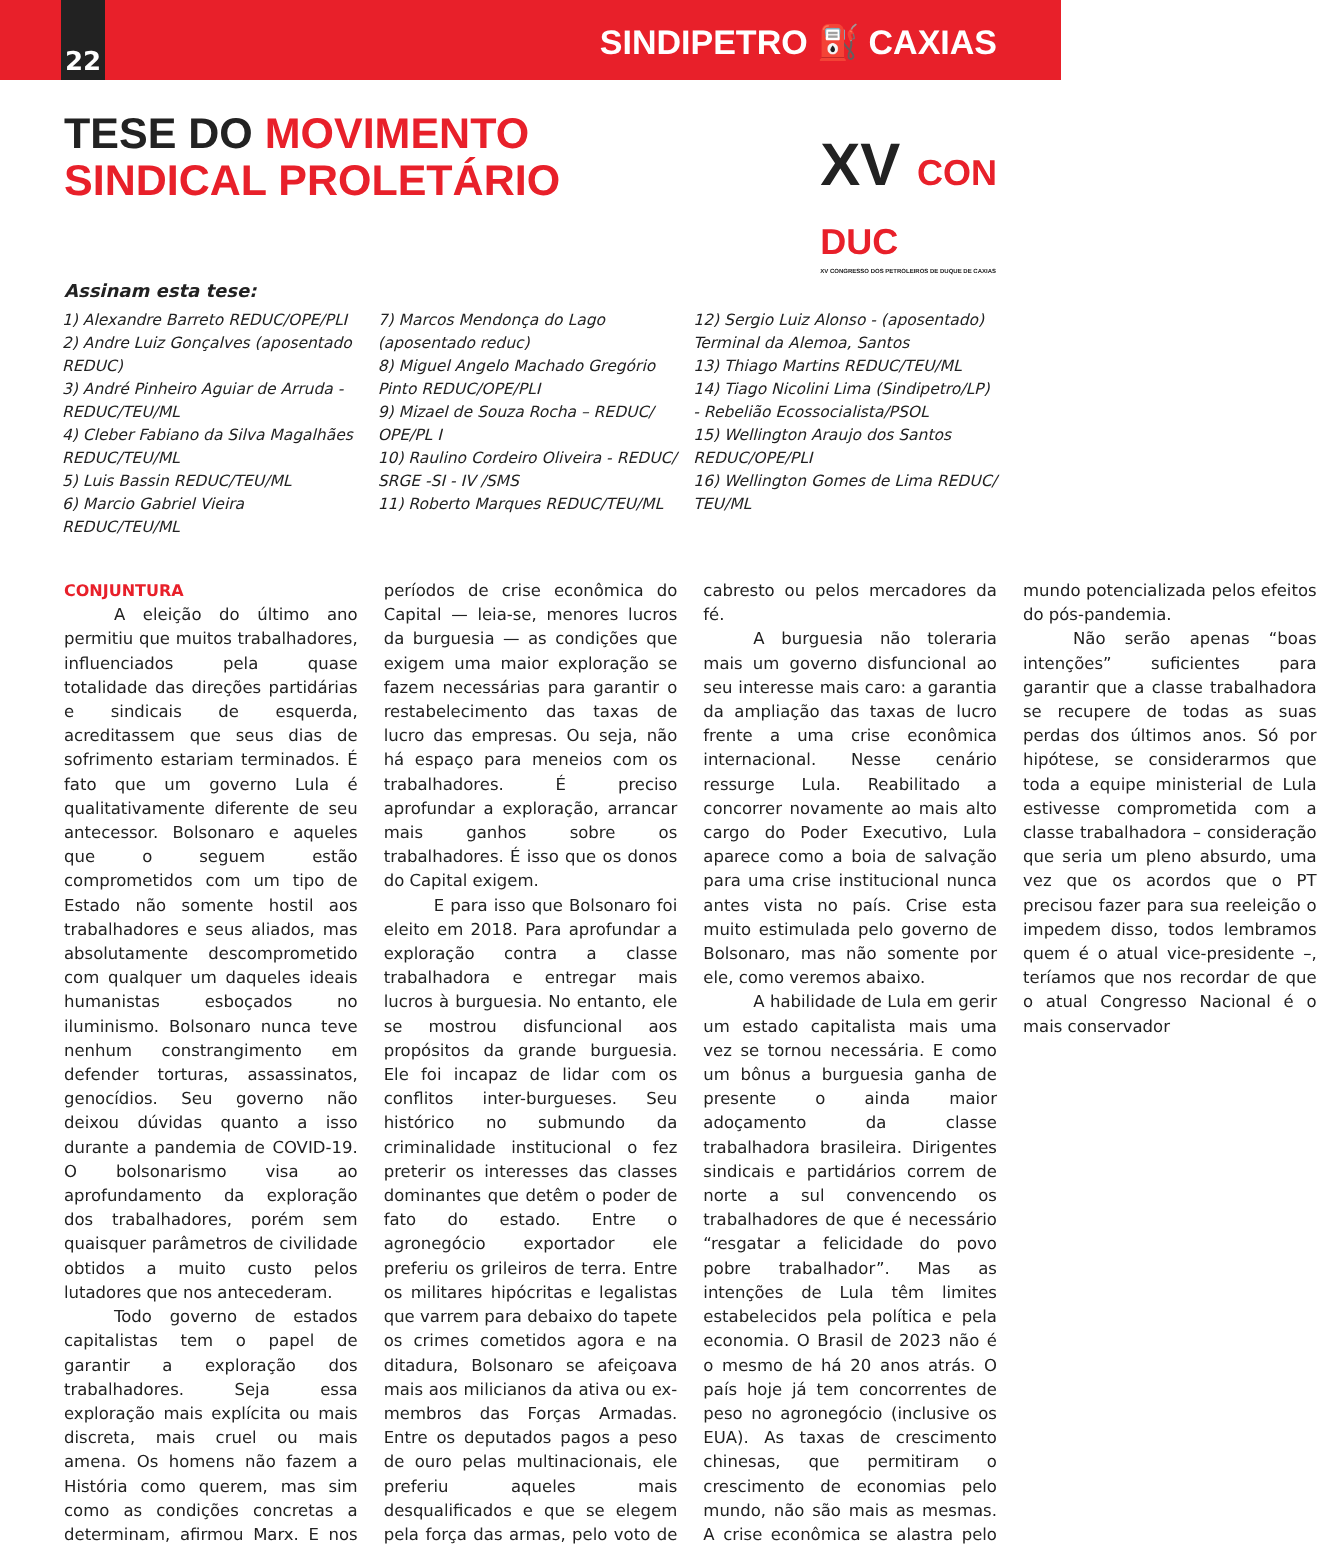22
SINDIPETRO ⛽ CAXIAS
TESE DO MOVIMENTO
SINDICAL PROLETÁRIO
XV CON
DUC
XV CONGRESSO DOS PETROLEIROS DE DUQUE DE CAXIAS
Assinam esta tese:
1) Alexandre Barreto REDUC/OPE/PLI
2) Andre Luiz Gonçalves (aposentado REDUC)
3) André Pinheiro Aguiar de Arruda - REDUC/TEU/ML
4) Cleber Fabiano da Silva Magalhães REDUC/TEU/ML
5) Luis Bassin REDUC/TEU/ML
6) Marcio Gabriel Vieira REDUC/TEU/ML
7) Marcos Mendonça do Lago (aposentado reduc)
8) Miguel Angelo Machado Gregório Pinto REDUC/OPE/PLI
9) Mizael de Souza Rocha – REDUC/ OPE/PL I
10) Raulino Cordeiro Oliveira - REDUC/ SRGE -SI - IV /SMS
11) Roberto Marques REDUC/TEU/ML
12) Sergio Luiz Alonso - (aposentado) Terminal da Alemoa, Santos
13) Thiago Martins REDUC/TEU/ML
14) Tiago Nicolini Lima (Sindipetro/LP) - Rebelião Ecossocialista/PSOL
15) Wellington Araujo dos Santos REDUC/OPE/PLI
16) Wellington Gomes de Lima REDUC/ TEU/ML
CONJUNTURA
A eleição do último ano permitiu que muitos trabalhadores, influenciados pela quase totalidade das direções partidárias e sindicais de esquerda, acreditassem que seus dias de sofrimento estariam terminados. É fato que um governo Lula é qualitativamente diferente de seu antecessor. Bolsonaro e aqueles que o seguem estão comprometidos com um tipo de Estado não somente hostil aos trabalhadores e seus aliados, mas absolutamente descomprometido com qualquer um daqueles ideais humanistas esboçados no iluminismo. Bolsonaro nunca teve nenhum constrangimento em defender torturas, assassinatos, genocídios. Seu governo não deixou dúvidas quanto a isso durante a pandemia de COVID-19. O bolsonarismo visa ao aprofundamento da exploração dos trabalhadores, porém sem quaisquer parâmetros de civilidade obtidos a muito custo pelos lutadores que nos antecederam.
Todo governo de estados capitalistas tem o papel de garantir a exploração dos trabalhadores. Seja essa exploração mais explícita ou mais discreta, mais cruel ou mais amena. Os homens não fazem a História como querem, mas sim como as condições concretas a determinam, afirmou Marx. E nos períodos de crise econômica do Capital — leia-se, menores lucros da burguesia — as condições que exigem uma maior exploração se fazem necessárias para garantir o restabelecimento das taxas de lucro das empresas. Ou seja, não há espaço para meneios com os trabalhadores. É preciso aprofundar a exploração, arrancar mais ganhos sobre os trabalhadores. É isso que os donos do Capital exigem.
E para isso que Bolsonaro foi eleito em 2018. Para aprofundar a exploração contra a classe trabalhadora e entregar mais lucros à burguesia. No entanto, ele se mostrou disfuncional aos propósitos da grande burguesia. Ele foi incapaz de lidar com os conflitos inter-burgueses. Seu histórico no submundo da criminalidade institucional o fez preterir os interesses das classes dominantes que detêm o poder de fato do estado. Entre o agronegócio exportador ele preferiu os grileiros de terra. Entre os militares hipócritas e legalistas que varrem para debaixo do tapete os crimes cometidos agora e na ditadura, Bolsonaro se afeiçoava mais aos milicianos da ativa ou ex-membros das Forças Armadas. Entre os deputados pagos a peso de ouro pelas multinacionais, ele preferiu aqueles mais desqualificados e que se elegem pela força das armas, pelo voto de cabresto ou pelos mercadores da fé.
A burguesia não toleraria mais um governo disfuncional ao seu interesse mais caro: a garantia da ampliação das taxas de lucro frente a uma crise econômica internacional. Nesse cenário ressurge Lula. Reabilitado a concorrer novamente ao mais alto cargo do Poder Executivo, Lula aparece como a boia de salvação para uma crise institucional nunca antes vista no país. Crise esta muito estimulada pelo governo de Bolsonaro, mas não somente por ele, como veremos abaixo.
A habilidade de Lula em gerir um estado capitalista mais uma vez se tornou necessária. E como um bônus a burguesia ganha de presente o ainda maior adoçamento da classe trabalhadora brasileira. Dirigentes sindicais e partidários correm de norte a sul convencendo os trabalhadores de que é necessário “resgatar a felicidade do povo pobre trabalhador”. Mas as intenções de Lula têm limites estabelecidos pela política e pela economia. O Brasil de 2023 não é o mesmo de há 20 anos atrás. O país hoje já tem concorrentes de peso no agronegócio (inclusive os EUA). As taxas de crescimento chinesas, que permitiram o crescimento de economias pelo mundo, não são mais as mesmas. A crise econômica se alastra pelo mundo potencializada pelos efeitos do pós-pandemia.
Não serão apenas “boas intenções” suficientes para garantir que a classe trabalhadora se recupere de todas as suas perdas dos últimos anos. Só por hipótese, se considerarmos que toda a equipe ministerial de Lula estivesse comprometida com a classe trabalhadora – consideração que seria um pleno absurdo, uma vez que os acordos que o PT precisou fazer para sua reeleição o impedem disso, todos lembramos quem é o atual vice-presidente –, teríamos que nos recordar de que o atual Congresso Nacional é o mais conservador